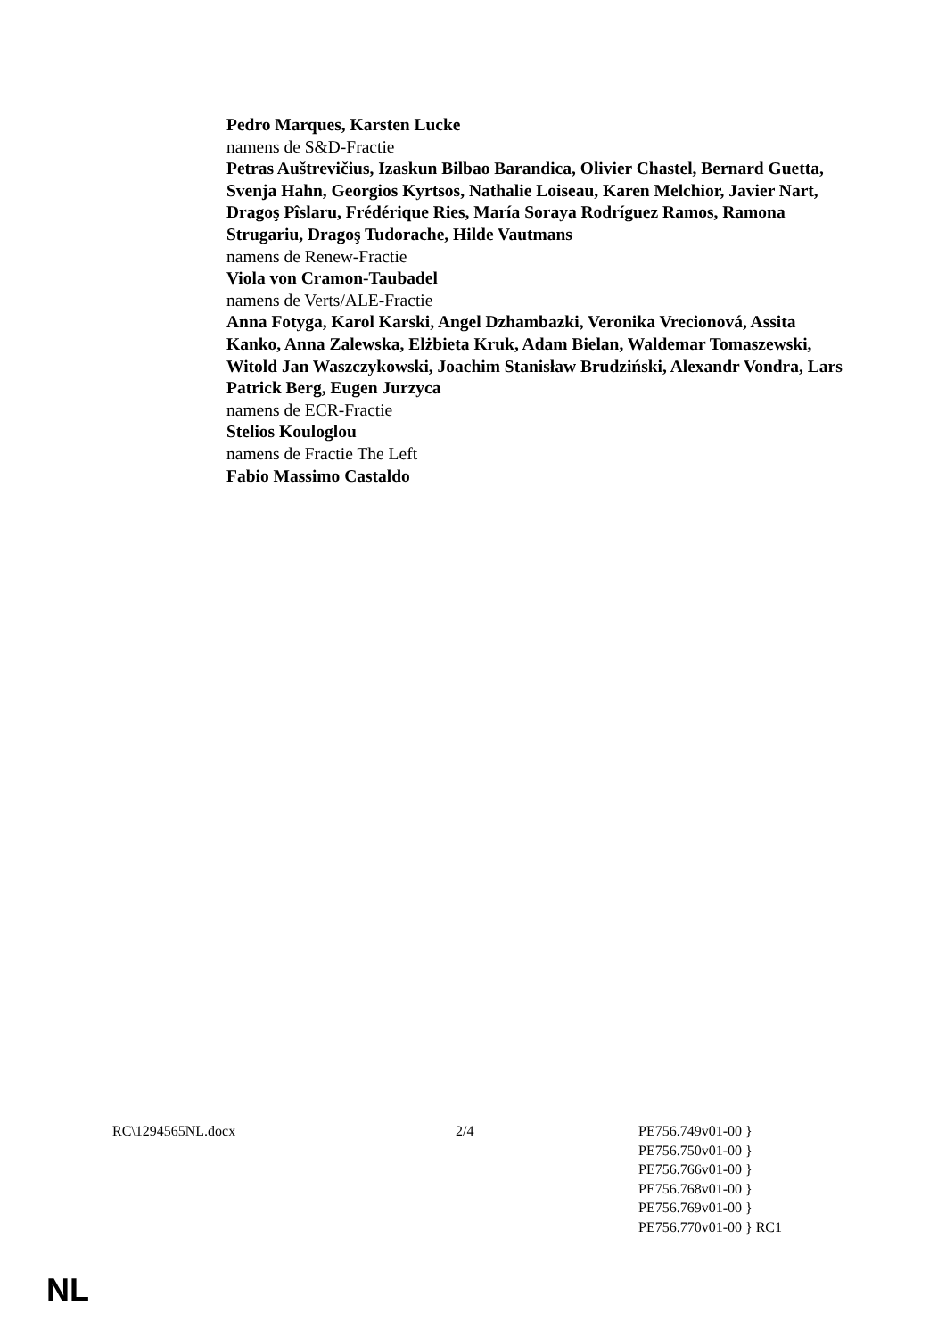Pedro Marques, Karsten Lucke
namens de S&D-Fractie
Petras Auštrevičius, Izaskun Bilbao Barandica, Olivier Chastel, Bernard Guetta, Svenja Hahn, Georgios Kyrtsos, Nathalie Loiseau, Karen Melchior, Javier Nart, Dragoş Pîslaru, Frédérique Ries, María Soraya Rodríguez Ramos, Ramona Strugariu, Dragoş Tudorache, Hilde Vautmans
namens de Renew-Fractie
Viola von Cramon-Taubadel
namens de Verts/ALE-Fractie
Anna Fotyga, Karol Karski, Angel Dzhambazki, Veronika Vrecionová, Assita Kanko, Anna Zalewska, Elżbieta Kruk, Adam Bielan, Waldemar Tomaszewski, Witold Jan Waszczykowski, Joachim Stanisław Brudziński, Alexandr Vondra, Lars Patrick Berg, Eugen Jurzyca
namens de ECR-Fractie
Stelios Kouloglou
namens de Fractie The Left
Fabio Massimo Castaldo
RC\1294565NL.docx 2/4 PE756.749v01-00 }
PE756.750v01-00 }
PE756.766v01-00 }
PE756.768v01-00 }
PE756.769v01-00 }
PE756.770v01-00 } RC1
NL